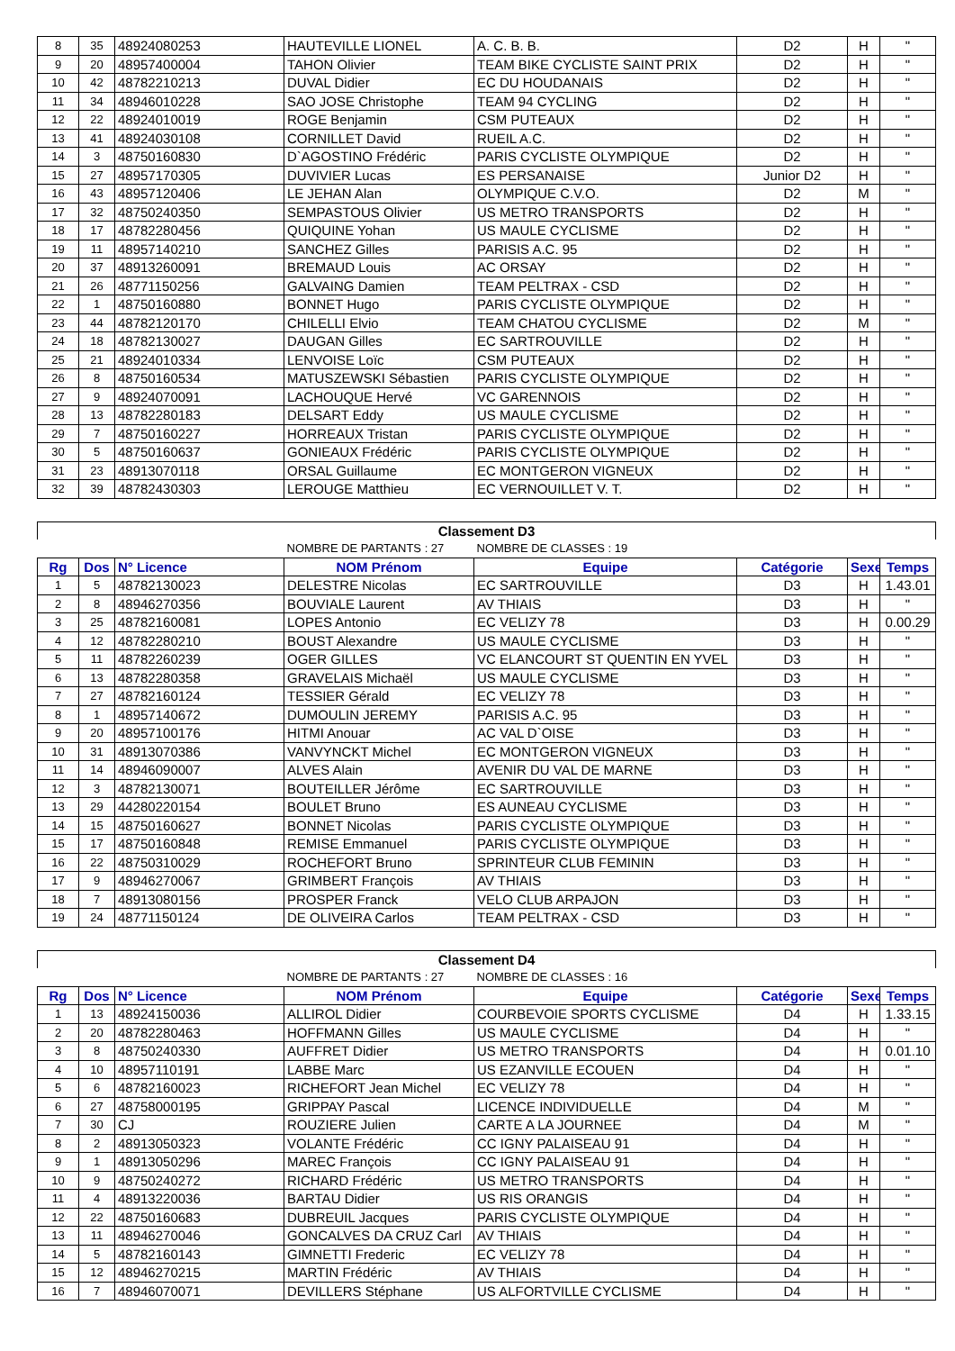| 8 | 35 | 48924080253 | HAUTEVILLE LIONEL | A. C. B. B. | D2 | H | " |
| 9 | 20 | 48957400004 | TAHON Olivier | TEAM BIKE CYCLISTE SAINT PRIX | D2 | H | " |
| 10 | 42 | 48782210213 | DUVAL Didier | EC DU HOUDANAIS | D2 | H | " |
| 11 | 34 | 48946010228 | SAO JOSE Christophe | TEAM 94 CYCLING | D2 | H | " |
| 12 | 22 | 48924010019 | ROGE Benjamin | CSM PUTEAUX | D2 | H | " |
| 13 | 41 | 48924030108 | CORNILLET David | RUEIL A.C. | D2 | H | " |
| 14 | 3 | 48750160830 | D`AGOSTINO Frédéric | PARIS CYCLISTE OLYMPIQUE | D2 | H | " |
| 15 | 27 | 48957170305 | DUVIVIER Lucas | ES PERSANAISE | Junior D2 | H | " |
| 16 | 43 | 48957120406 | LE JEHAN Alan | OLYMPIQUE C.V.O. | D2 | M | " |
| 17 | 32 | 48750240350 | SEMPASTOUS Olivier | US METRO TRANSPORTS | D2 | H | " |
| 18 | 17 | 48782280456 | QUIQUINE Yohan | US MAULE CYCLISME | D2 | H | " |
| 19 | 11 | 48957140210 | SANCHEZ Gilles | PARISIS A.C. 95 | D2 | H | " |
| 20 | 37 | 48913260091 | BREMAUD Louis | AC ORSAY | D2 | H | " |
| 21 | 26 | 48771150256 | GALVAING Damien | TEAM PELTRAX - CSD | D2 | H | " |
| 22 | 1 | 48750160880 | BONNET Hugo | PARIS CYCLISTE OLYMPIQUE | D2 | H | " |
| 23 | 44 | 48782120170 | CHILELLI Elvio | TEAM CHATOU CYCLISME | D2 | M | " |
| 24 | 18 | 48782130027 | DAUGAN Gilles | EC SARTROUVILLE | D2 | H | " |
| 25 | 21 | 48924010334 | LENVOISE Loïc | CSM PUTEAUX | D2 | H | " |
| 26 | 8 | 48750160534 | MATUSZEWSKI Sébastien | PARIS CYCLISTE OLYMPIQUE | D2 | H | " |
| 27 | 9 | 48924070091 | LACHOUQUE Hervé | VC GARENNOIS | D2 | H | " |
| 28 | 13 | 48782280183 | DELSART Eddy | US MAULE CYCLISME | D2 | H | " |
| 29 | 7 | 48750160227 | HORREAUX Tristan | PARIS CYCLISTE OLYMPIQUE | D2 | H | " |
| 30 | 5 | 48750160637 | GONIEAUX Frédéric | PARIS CYCLISTE OLYMPIQUE | D2 | H | " |
| 31 | 23 | 48913070118 | ORSAL Guillaume | EC MONTGERON VIGNEUX | D2 | H | " |
| 32 | 39 | 48782430303 | LEROUGE Matthieu | EC VERNOUILLET V. T. | D2 | H | " |
| Classement D3 | | | | | | | |
| | | | NOMBRE DE PARTANTS : 27 | NOMBRE DE CLASSES : 19 | | | |
| Rg | Dos | N° Licence | NOM Prénom | Equipe | Catégorie | Sexe | Temps |
| 1 | 5 | 48782130023 | DELESTRE Nicolas | EC SARTROUVILLE | D3 | H | 1.43.01 |
| 2 | 8 | 48946270356 | BOUVIALE Laurent | AV THIAIS | D3 | H | " |
| 3 | 25 | 48782160081 | LOPES Antonio | EC VELIZY 78 | D3 | H | 0.00.29 |
| 4 | 12 | 48782280210 | BOUST Alexandre | US MAULE CYCLISME | D3 | H | " |
| 5 | 11 | 48782260239 | OGER GILLES | VC ELANCOURT ST QUENTIN EN YVEL | D3 | H | " |
| 6 | 13 | 48782280358 | GRAVELAIS Michaël | US MAULE CYCLISME | D3 | H | " |
| 7 | 27 | 48782160124 | TESSIER Gérald | EC VELIZY 78 | D3 | H | " |
| 8 | 1 | 48957140672 | DUMOULIN JEREMY | PARISIS A.C. 95 | D3 | H | " |
| 9 | 20 | 48957100176 | HITMI Anouar | AC VAL D`OISE | D3 | H | " |
| 10 | 31 | 48913070386 | VANVYNCKT Michel | EC MONTGERON VIGNEUX | D3 | H | " |
| 11 | 14 | 48946090007 | ALVES Alain | AVENIR DU VAL DE MARNE | D3 | H | " |
| 12 | 3 | 48782130071 | BOUTEILLER Jérôme | EC SARTROUVILLE | D3 | H | " |
| 13 | 29 | 44280220154 | BOULET Bruno | ES AUNEAU CYCLISME | D3 | H | " |
| 14 | 15 | 48750160627 | BONNET Nicolas | PARIS CYCLISTE OLYMPIQUE | D3 | H | " |
| 15 | 17 | 48750160848 | REMISE Emmanuel | PARIS CYCLISTE OLYMPIQUE | D3 | H | " |
| 16 | 22 | 48750310029 | ROCHEFORT Bruno | SPRINTEUR CLUB FEMININ | D3 | H | " |
| 17 | 9 | 48946270067 | GRIMBERT François | AV THIAIS | D3 | H | " |
| 18 | 7 | 48913080156 | PROSPER Franck | VELO CLUB ARPAJON | D3 | H | " |
| 19 | 24 | 48771150124 | DE OLIVEIRA Carlos | TEAM PELTRAX - CSD | D3 | H | " |
| Classement D4 | | | | | | | |
| | | | NOMBRE DE PARTANTS : 27 | NOMBRE DE CLASSES : 16 | | | |
| Rg | Dos | N° Licence | NOM Prénom | Equipe | Catégorie | Sexe | Temps |
| 1 | 13 | 48924150036 | ALLIROL Didier | COURBEVOIE SPORTS CYCLISME | D4 | H | 1.33.15 |
| 2 | 20 | 48782280463 | HOFFMANN Gilles | US MAULE CYCLISME | D4 | H | " |
| 3 | 8 | 48750240330 | AUFFRET Didier | US METRO TRANSPORTS | D4 | H | 0.01.10 |
| 4 | 10 | 48957110191 | LABBE Marc | US EZANVILLE ECOUEN | D4 | H | " |
| 5 | 6 | 48782160023 | RICHEFORT Jean Michel | EC VELIZY 78 | D4 | H | " |
| 6 | 27 | 48758000195 | GRIPPAY Pascal | LICENCE INDIVIDUELLE | D4 | M | " |
| 7 | 30 | CJ | ROUZIERE Julien | CARTE A LA JOURNEE | D4 | M | " |
| 8 | 2 | 48913050323 | VOLANTE Frédéric | CC IGNY PALAISEAU 91 | D4 | H | " |
| 9 | 1 | 48913050296 | MAREC François | CC IGNY PALAISEAU 91 | D4 | H | " |
| 10 | 9 | 48750240272 | RICHARD Frédéric | US METRO TRANSPORTS | D4 | H | " |
| 11 | 4 | 48913220036 | BARTAU Didier | US RIS ORANGIS | D4 | H | " |
| 12 | 22 | 48750160683 | DUBREUIL Jacques | PARIS CYCLISTE OLYMPIQUE | D4 | H | " |
| 13 | 11 | 48946270046 | GONCALVES DA CRUZ Carl | AV THIAIS | D4 | H | " |
| 14 | 5 | 48782160143 | GIMNETTI Frederic | EC VELIZY 78 | D4 | H | " |
| 15 | 12 | 48946270215 | MARTIN Frédéric | AV THIAIS | D4 | H | " |
| 16 | 7 | 48946070071 | DEVILLERS Stéphane | US ALFORTVILLE CYCLISME | D4 | H | " |